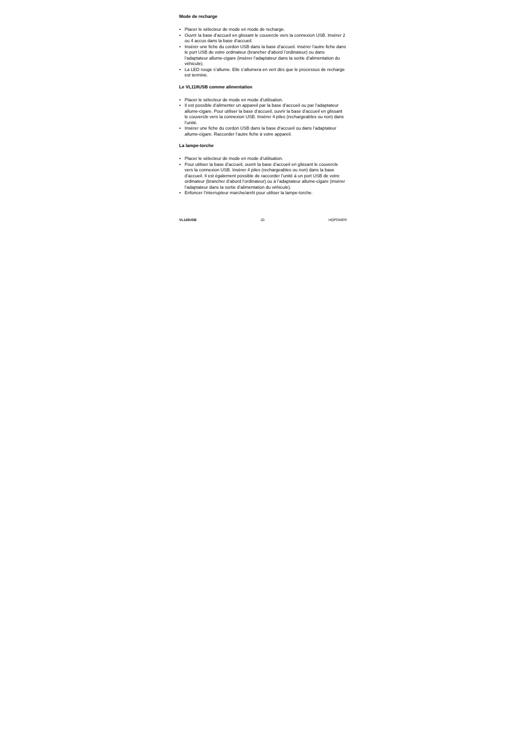Mode de recharge
• Placer le sélecteur de mode en mode de recharge.
• Ouvrir la base d’accueil en glissant le couvercle vers la connexion USB. Insérer 2 ou 4 accus dans la base d’accueil.
• Insérer une fiche du cordon USB dans la base d’accueil. Insérer l’autre fiche dans le port USB de votre ordinateur (brancher d’abord l’ordinateur) ou dans l’adaptateur allume-cigare (insérer l’adaptateur dans la sortie d’alimentation du véhicule).
• La LED rouge s’allume. Elle s’allumera en vert dès que le processus de recharge est terminé.
Le VL118USB comme alimentation
• Placer le sélecteur de mode en mode d’utilisation.
• Il est possible d’alimenter un appareil par la base d’accueil ou par l’adaptateur allume-cigare. Pour utiliser la base d’accueil, ouvrir la base d’accueil en glissant le couvercle vers la connexion USB. Insérer 4 piles (rechargeables ou non) dans l’unité.
• Insérer une fiche du cordon USB dans la base d’accueil ou dans l’adaptateur allume-cigare. Raccorder l’autre fiche à votre appareil.
La lampe-torche
• Placer le sélecteur de mode en mode d’utilisation.
• Pour utiliser la base d’accueil, ouvrir la base d’accueil en glissant le couvercle vers la connexion USB. Insérer 4 piles (rechargeables ou non) dans la base d’accueil. Il est également possible de raccorder l’unité à un port USB de votre ordinateur (brancher d’abord l’ordinateur) ou à l’adaptateur allume-cigare (insérer l’adaptateur dans la sortie d’alimentation du véhicule).
• Enfoncer l’interrupteur marche/arrêt pour utiliser la lampe-torche.
VL118USB 20 HQPOWER